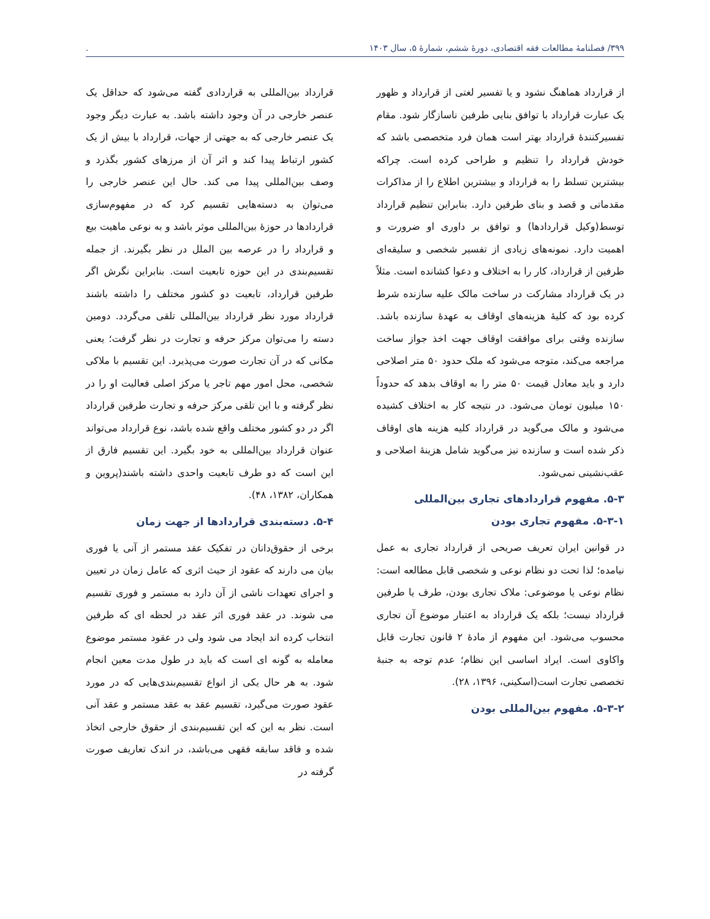۳۹۹/ فصلنامهٔ مطالعات فقه اقتصادی، دورهٔ ششم، شمارهٔ ۵، سال ۱۴۰۳.
از قرارداد هماهنگ نشود و یا تفسیر لغتی از قرارداد و ظهور یک عبارت قرارداد با توافق بنایی طرفین ناسازگار شود. مقام تفسیرکنندهٔ قرارداد بهتر است همان فرد متخصصی باشد که خودش قرارداد را تنظیم و طراحی کرده است. چراکه بیشترین تسلط را به قرارداد و بیشترین اطلاع را از مذاکرات مقدماتی و قصد و بنای طرفین دارد. بنابراین تنظیم قرارداد توسط(وکیل قراردادها) و توافق بر داوری او ضرورت و اهمیت دارد. نمونه‌های زیادی از تفسیر شخصی و سلیقه‌ای طرفین از قرارداد، کار را به اختلاف و دعوا کشانده است. مثلاً در یک قرارداد مشارکت در ساخت مالک علیه سازنده شرط کرده بود که کلیهٔ هزینه‌های اوقاف به عهدهٔ سازنده باشد. سازنده وقتی برای موافقت اوقاف جهت اخذ جواز ساخت مراجعه می‌کند، متوجه می‌شود که ملک حدود ۵۰ متر اصلاحی دارد و باید معادل قیمت ۵۰ متر را به اوقاف بدهد که حدوداً ۱۵۰ میلیون تومان می‌شود. در نتیجه کار به اختلاف کشیده می‌شود و مالک می‌گوید در قرارداد کلیه هزینه های اوقاف ذکر شده است و سازنده نیز می‌گوید شامل هزینهٔ اصلاحی و عقب‌نشینی نمی‌شود.
۵-۳. مفهوم قراردادهای تجاری بین‌المللی
۵-۳-۱. مفهوم تجاری بودن
در قوانین ایران تعریف صریحی از قرارداد تجاری به عمل نیامده؛ لذا تحت دو نظام نوعی و شخصی قابل مطالعه است: نظام نوعی یا موضوعی: ملاک تجاری بودن، طرف یا طرفین قرارداد نیست؛ بلکه یک قرارداد به اعتبار موضوع آن تجاری محسوب می‌شود. این مفهوم از مادهٔ ۲ قانون تجارت قابل واکاوی است. ایراد اساسی این نظام؛ عدم توجه به جنبهٔ تخصصی تجارت است(اسکینی، ۱۳۹۶، ۲۸).
۵-۳-۲. مفهوم بین‌المللی بودن
قرارداد بین‌المللی به قراردادی گفته می‌شود که حداقل یک عنصر خارجی در آن وجود داشته باشد. به عبارت دیگر وجود یک عنصر خارجی که به جهتی از جهات، قرارداد با بیش از یک کشور ارتباط پیدا کند و اثر آن از مرزهای کشور بگذرد و وصف بین‌المللی پیدا می کند. حال این عنصر خارجی را می‌توان به دسته‌هایی تقسیم کرد که در مفهوم‌سازی قراردادها در حوزهٔ بین‌المللی موثر باشد و به نوعی ماهیت بیع و قرارداد را در عرصه بین الملل در نظر بگیرند. از جمله تقسیم‌بندی در این حوزه تابعیت است. بنابراین نگرش اگر طرفین قرارداد، تابعیت دو کشور مختلف را داشته باشند قرارداد مورد نظر قرارداد بین‌المللی تلقی می‌گردد. دومین دسته را می‌توان مرکز حرفه و تجارت در نظر گرفت؛ یعنی مکانی که در آن تجارت صورت می‌پذیرد. این تقسیم با ملاکی شخصی، محل امور مهم تاجر یا مرکز اصلی فعالیت او را در نظر گرفته و با این تلقی مرکز حرفه و تجارت طرفین قرارداد اگر در دو کشور مختلف واقع شده باشد، نوع قرارداد می‌تواند عنوان قرارداد بین‌المللی به خود بگیرد. این تقسیم فارق از این است که دو طرف تابعیت واحدی داشته باشند(پروین و همکاران، ۱۳۸۲، ۴۸).
۵-۴. دسته‌بندی قراردادها از جهت زمان
برخی از حقوق‌دانان در تفکیک عقد مستمر از آنی یا فوری بیان می دارند که عقود از حیث اثری که عامل زمان در تعیین و اجرای تعهدات ناشی از آن دارد به مستمر و فوری تقسیم می شوند. در عقد فوری اثر عقد در لحظه ای که طرفین انتخاب کرده اند ایجاد می شود ولی در عقود مستمر موضوع معامله به گونه ای است که باید در طول مدت معین انجام شود. به هر حال یکی از انواع تقسیم‌بندی‌هایی که در مورد عقود صورت می‌گیرد، تقسیم عقد به عقد مستمر و عقد آنی است. نظر به این که این تقسیم‌بندی از حقوق خارجی اتخاذ شده و فاقد سابقه فقهی می‌باشد، در اندک تعاریف صورت گرفته در